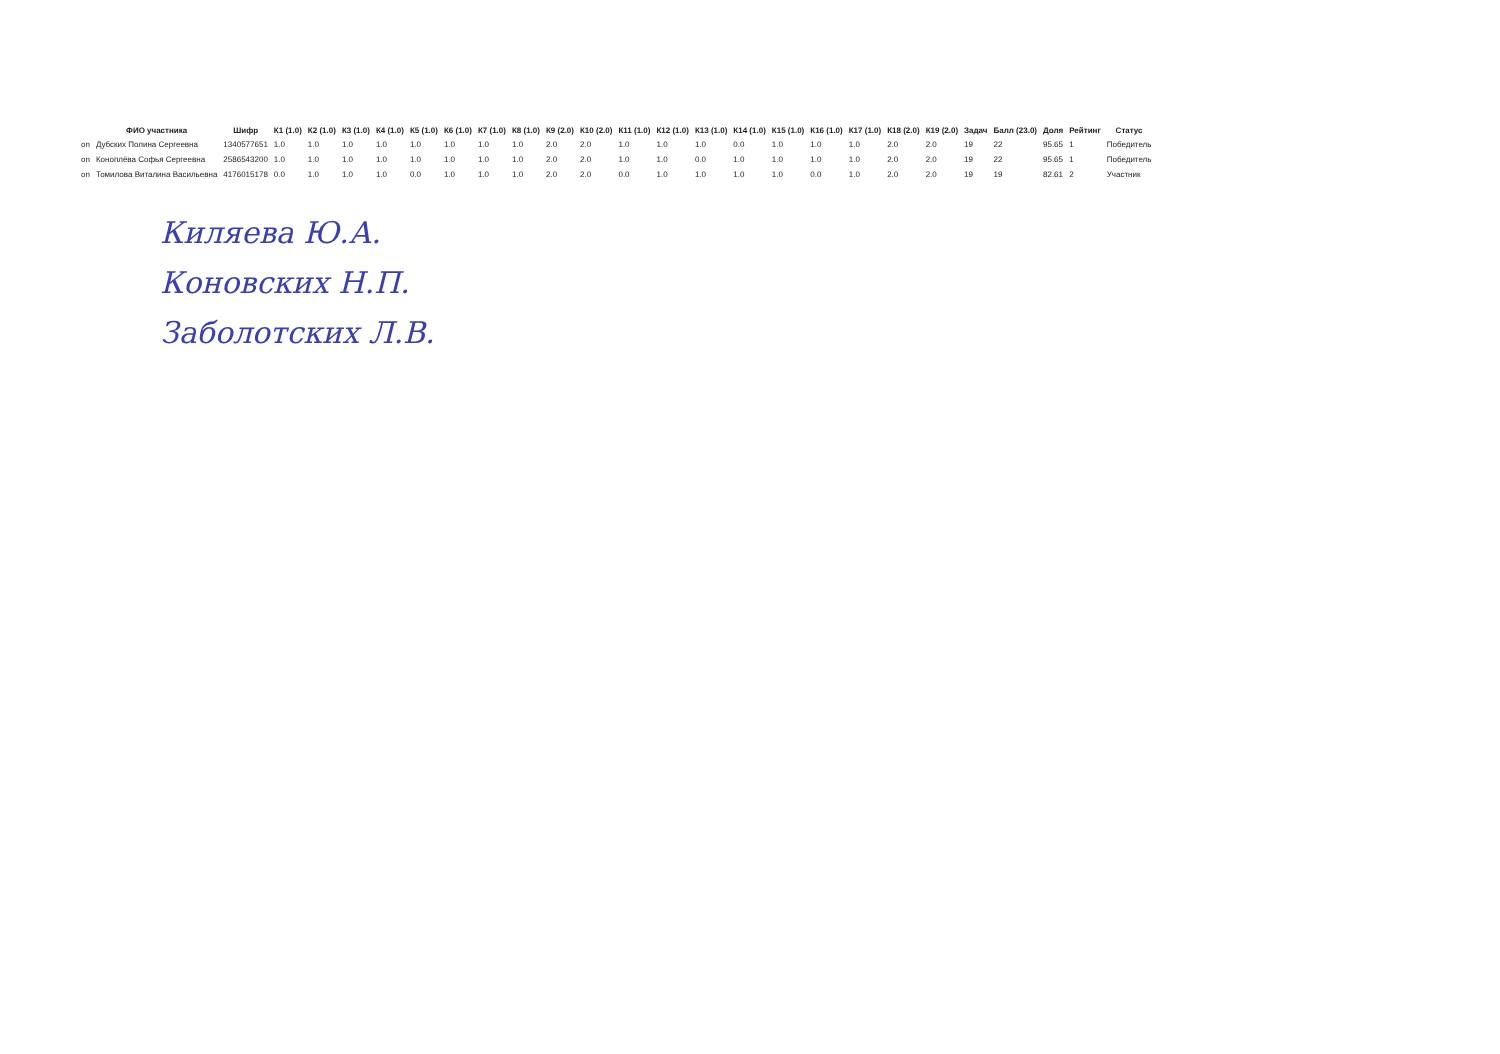| | ФИО участника | Шифр | К1 (1.0) | К2 (1.0) | К3 (1.0) | К4 (1.0) | К5 (1.0) | К6 (1.0) | К7 (1.0) | К8 (1.0) | К9 (2.0) | К10 (2.0) | К11 (1.0) | К12 (1.0) | К13 (1.0) | К14 (1.0) | К15 (1.0) | К16 (1.0) | К17 (1.0) | К18 (2.0) | К19 (2.0) | Задач | Балл (23.0) | Доля | Рейтинг | Статус |
| --- | --- | --- | --- | --- | --- | --- | --- | --- | --- | --- | --- | --- | --- | --- | --- | --- | --- | --- | --- | --- | --- | --- | --- | --- | --- | --- |
| on | Дубских Полина Сергеевна | 1340577651 | 1.0 | 1.0 | 1.0 | 1.0 | 1.0 | 1.0 | 1.0 | 1.0 | 2.0 | 2.0 | 1.0 | 1.0 | 1.0 | 0.0 | 1.0 | 1.0 | 1.0 | 2.0 | 2.0 | 19 | 22 | 95.65 | 1 | Победитель |
| on | Коноплёва Софья Сергеевна | 2586543200 | 1.0 | 1.0 | 1.0 | 1.0 | 1.0 | 1.0 | 1.0 | 1.0 | 2.0 | 2.0 | 1.0 | 1.0 | 0.0 | 1.0 | 1.0 | 1.0 | 1.0 | 2.0 | 2.0 | 19 | 22 | 95.65 | 1 | Победитель |
| on | Томилова Виталина Васильевна | 4176015178 | 0.0 | 1.0 | 1.0 | 1.0 | 0.0 | 1.0 | 1.0 | 1.0 | 2.0 | 2.0 | 0.0 | 1.0 | 1.0 | 1.0 | 1.0 | 0.0 | 1.0 | 2.0 | 2.0 | 19 | 19 | 82.61 | 2 | Участник |
Киляева Ю.А.
Коновских Н.П.
Заболотских Л.В.